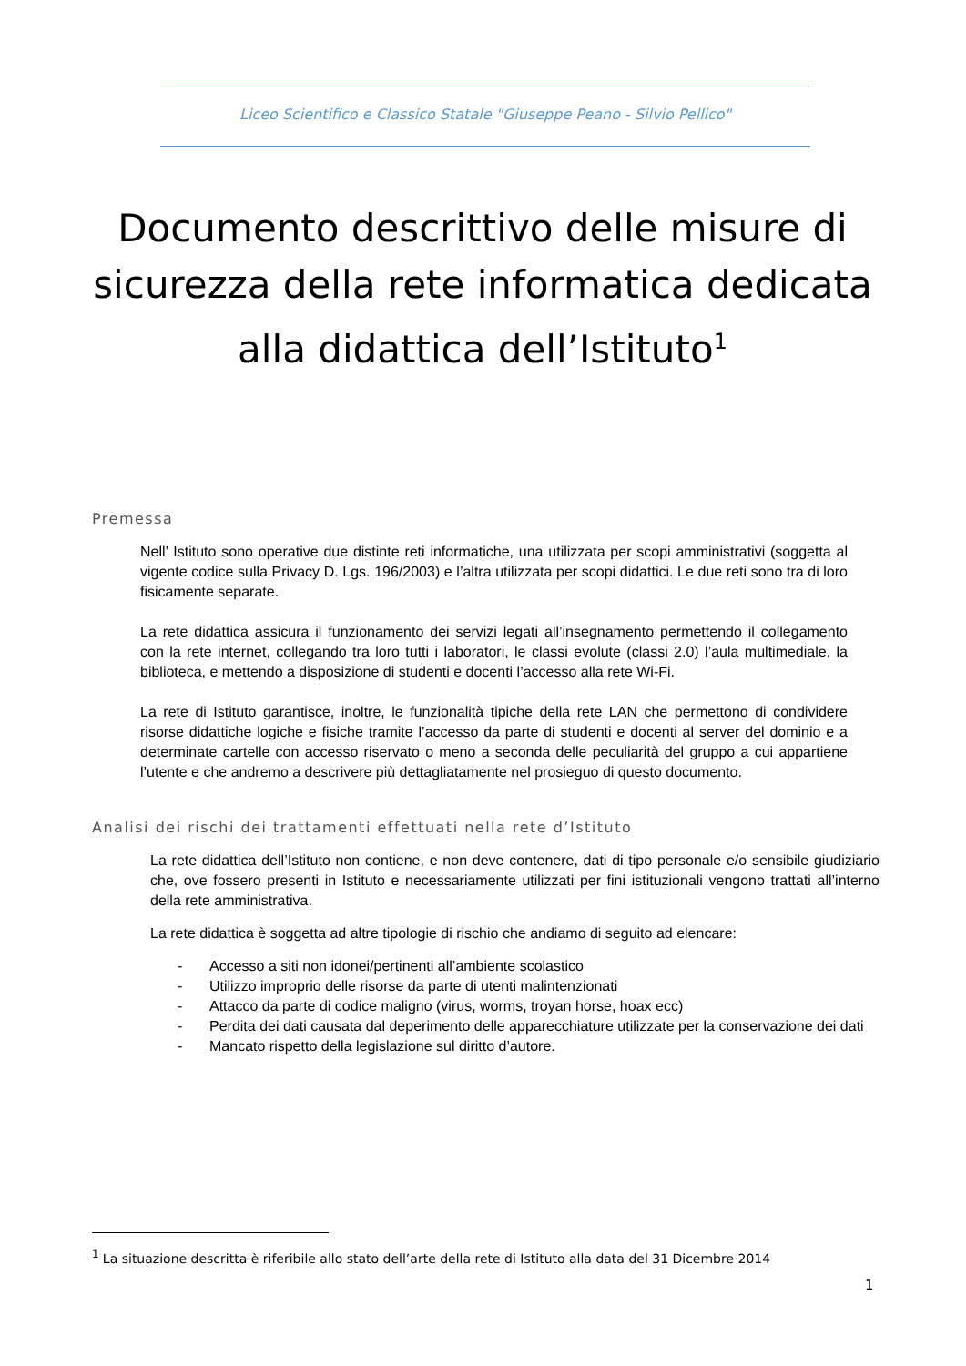Liceo Scientifico e Classico Statale "Giuseppe Peano - Silvio Pellico"
Documento descrittivo delle misure di sicurezza della rete informatica dedicata alla didattica dell’Istituto<sup>1</sup>
Premessa
Nell’ Istituto sono operative due distinte reti informatiche, una utilizzata per scopi amministrativi (soggetta al vigente codice sulla Privacy D. Lgs. 196/2003) e l’altra utilizzata per scopi didattici. Le due reti sono tra di loro fisicamente separate.
La rete didattica assicura il funzionamento dei servizi legati all’insegnamento permettendo il collegamento con la rete internet, collegando tra loro tutti i laboratori, le classi evolute (classi 2.0) l’aula multimediale, la biblioteca, e mettendo a disposizione di studenti e docenti l’accesso alla rete Wi-Fi.
La rete di Istituto garantisce, inoltre, le funzionalità tipiche della rete LAN che permettono di condividere risorse didattiche logiche e fisiche tramite l’accesso da parte di studenti e docenti al server del dominio e a determinate cartelle con accesso riservato o meno a seconda delle peculiarità del gruppo a cui appartiene l’utente e che andremo a descrivere più dettagliatamente nel prosieguo di questo documento.
Analisi dei rischi dei trattamenti effettuati nella rete d’Istituto
La rete didattica dell’Istituto non contiene, e non deve contenere, dati di tipo personale e/o sensibile giudiziario che, ove fossero presenti in Istituto e necessariamente utilizzati per fini istituzionali vengono trattati all’interno della rete amministrativa.
La rete didattica è soggetta ad altre tipologie di rischio che andiamo di seguito ad elencare:
- Accesso a siti non idonei/pertinenti all’ambiente scolastico
- Utilizzo improprio delle risorse da parte di utenti malintenzionati
- Attacco da parte di codice maligno (virus, worms, troyan horse, hoax ecc)
- Perdita dei dati causata dal deperimento delle apparecchiature utilizzate per la conservazione dei dati
- Mancato rispetto della legislazione sul diritto d’autore.
<sup>1</sup> La situazione descritta è riferibile allo stato dell’arte della rete di Istituto alla data del 31 Dicembre 2014
1